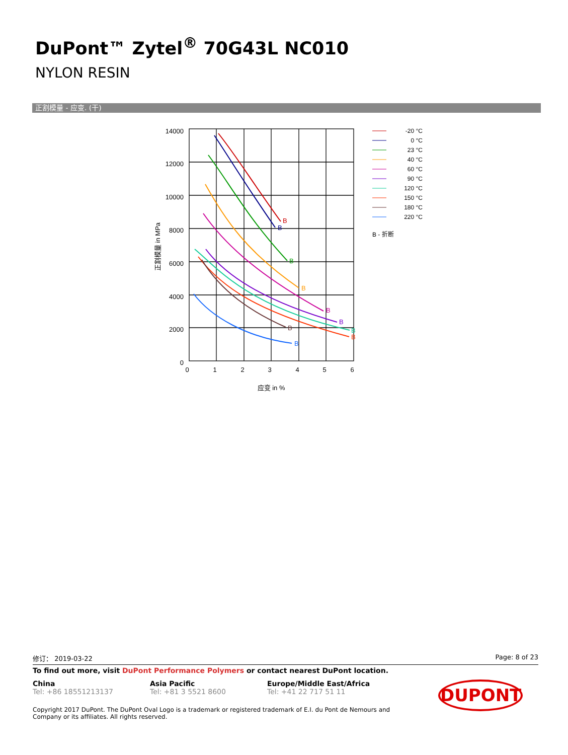DuPont™ Zytel<sup>®</sup> 70G43L NC010
NYLON RESIN
正割模量 - 应变. (干)
14000
12000
10000
8000
6000
4000
2000
0
0
1
2
3
4
5
6
应变 in %
正割模量 in MPa
B
B
B
B
B
B
B
B
B
B
-20 °C
0 °C
23 °C
40 °C
60 °C
90 °C
120 °C
150 °C
180 °C
220 °C
B - 折断
修订： 2019-03-22 Page: 8 of 23
To find out more, visit DuPont Performance Polymers or contact nearest DuPont location.
China
Tel: +86 18551213137
Asia Pacific
Tel: +81 3 5521 8600
Europe/Middle East/Africa
Tel: +41 22 717 51 11
DUPONT
Copyright 2017 DuPont. The DuPont Oval Logo is a trademark or registered trademark of E.I. du Pont de Nemours and Company or its affiliates. All rights reserved.